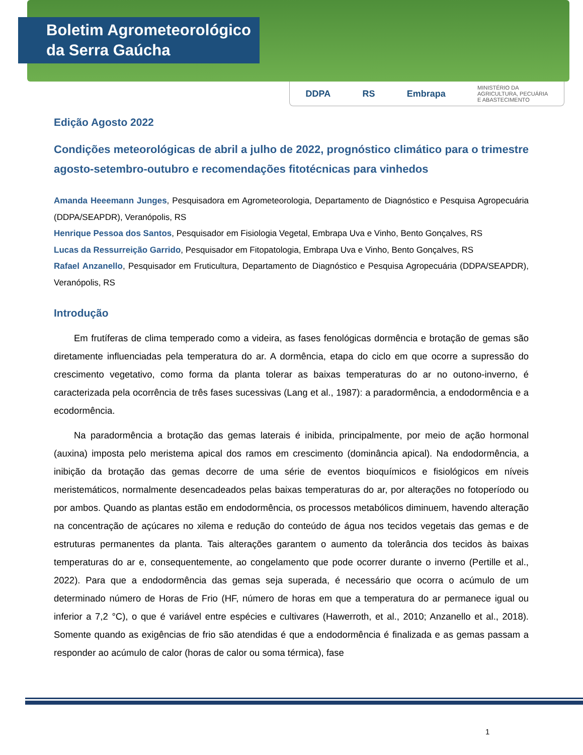Boletim Agrometeorológico
da Serra Gaúcha
DDPA RS Embrapa MINISTÉRIO DA
AGRICULTURA, PECUÁRIA
E ABASTECIMENTO
Edição Agosto 2022
Condições meteorológicas de abril a julho de 2022, prognóstico climático para o trimestre agosto-setembro-outubro e recomendações fitotécnicas para vinhedos
Amanda Heeemann Junges, Pesquisadora em Agrometeorologia, Departamento de Diagnóstico e Pesquisa Agropecuária (DDPA/SEAPDR), Veranópolis, RS
Henrique Pessoa dos Santos, Pesquisador em Fisiologia Vegetal, Embrapa Uva e Vinho, Bento Gonçalves, RS
Lucas da Ressurreição Garrido, Pesquisador em Fitopatologia, Embrapa Uva e Vinho, Bento Gonçalves, RS
Rafael Anzanello, Pesquisador em Fruticultura, Departamento de Diagnóstico e Pesquisa Agropecuária (DDPA/SEAPDR), Veranópolis, RS
Introdução
Em frutíferas de clima temperado como a videira, as fases fenológicas dormência e brotação de gemas são diretamente influenciadas pela temperatura do ar. A dormência, etapa do ciclo em que ocorre a supressão do crescimento vegetativo, como forma da planta tolerar as baixas temperaturas do ar no outono-inverno, é caracterizada pela ocorrência de três fases sucessivas (Lang et al., 1987): a paradormência, a endodormência e a ecodormência.
Na paradormência a brotação das gemas laterais é inibida, principalmente, por meio de ação hormonal (auxina) imposta pelo meristema apical dos ramos em crescimento (dominância apical). Na endodormência, a inibição da brotação das gemas decorre de uma série de eventos bioquímicos e fisiológicos em níveis meristemáticos, normalmente desencadeados pelas baixas temperaturas do ar, por alterações no fotoperíodo ou por ambos. Quando as plantas estão em endodormência, os processos metabólicos diminuem, havendo alteração na concentração de açúcares no xilema e redução do conteúdo de água nos tecidos vegetais das gemas e de estruturas permanentes da planta. Tais alterações garantem o aumento da tolerância dos tecidos às baixas temperaturas do ar e, consequentemente, ao congelamento que pode ocorrer durante o inverno (Pertille et al., 2022). Para que a endodormência das gemas seja superada, é necessário que ocorra o acúmulo de um determinado número de Horas de Frio (HF, número de horas em que a temperatura do ar permanece igual ou inferior a 7,2 °C), o que é variável entre espécies e cultivares (Hawerroth, et al., 2010; Anzanello et al., 2018). Somente quando as exigências de frio são atendidas é que a endodormência é finalizada e as gemas passam a responder ao acúmulo de calor (horas de calor ou soma térmica), fase
1